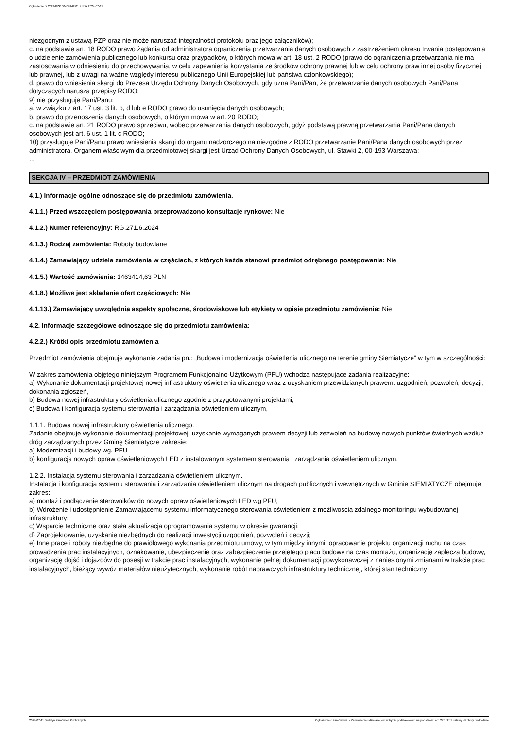Ogłoszenie nr 2024/BZP 00408142/01 z dnia 2024-07-11
niezgodnym z ustawą PZP oraz nie może naruszać integralności protokołu oraz jego załączników);
c. na podstawie art. 18 RODO prawo żądania od administratora ograniczenia przetwarzania danych osobowych z zastrzeżeniem okresu trwania postępowania o udzielenie zamówienia publicznego lub konkursu oraz przypadków, o których mowa w art. 18 ust. 2 RODO (prawo do ograniczenia przetwarzania nie ma zastosowania w odniesieniu do przechowywania, w celu zapewnienia korzystania ze środków ochrony prawnej lub w celu ochrony praw innej osoby fizycznej lub prawnej, lub z uwagi na ważne względy interesu publicznego Unii Europejskiej lub państwa członkowskiego);
d. prawo do wniesienia skargi do Prezesa Urzędu Ochrony Danych Osobowych, gdy uzna Pani/Pan, że przetwarzanie danych osobowych Pani/Pana dotyczących narusza przepisy RODO;
9) nie przysługuje Pani/Panu:
a. w związku z art. 17 ust. 3 lit. b, d lub e RODO prawo do usunięcia danych osobowych;
b. prawo do przenoszenia danych osobowych, o którym mowa w art. 20 RODO;
c. na podstawie art. 21 RODO prawo sprzeciwu, wobec przetwarzania danych osobowych, gdyż podstawą prawną przetwarzania Pani/Pana danych osobowych jest art. 6 ust. 1 lit. c RODO;
10) przysługuje Pani/Panu prawo wniesienia skargi do organu nadzorczego na niezgodne z RODO przetwarzanie Pani/Pana danych osobowych przez administratora. Organem właściwym dla przedmiotowej skargi jest Urząd Ochrony Danych Osobowych, ul. Stawki 2, 00-193 Warszawa;
...
SEKCJA IV – PRZEDMIOT ZAMÓWIENIA
4.1.) Informacje ogólne odnoszące się do przedmiotu zamówienia.
4.1.1.) Przed wszczęciem postępowania przeprowadzono konsultacje rynkowe: Nie
4.1.2.) Numer referencyjny: RG.271.6.2024
4.1.3.) Rodzaj zamówienia: Roboty budowlane
4.1.4.) Zamawiający udziela zamówienia w częściach, z których każda stanowi przedmiot odrębnego postępowania: Nie
4.1.5.) Wartość zamówienia: 1463414,63 PLN
4.1.8.) Możliwe jest składanie ofert częściowych: Nie
4.1.13.) Zamawiający uwzględnia aspekty społeczne, środowiskowe lub etykiety w opisie przedmiotu zamówienia: Nie
4.2. Informacje szczegółowe odnoszące się do przedmiotu zamówienia:
4.2.2.) Krótki opis przedmiotu zamówienia
Przedmiot zamówienia obejmuje wykonanie zadania pn.: „Budowa i modernizacja oświetlenia ulicznego na terenie gminy Siemiatycze” w tym w szczególności:
W zakres zamówienia objętego niniejszym Programem Funkcjonalno-Użytkowym (PFU) wchodzą następujące zadania realizacyjne:
a) Wykonanie dokumentacji projektowej nowej infrastruktury oświetlenia ulicznego wraz z uzyskaniem przewidzianych prawem: uzgodnień, pozwoleń, decyzji, dokonania zgłoszeń,
b) Budowa nowej infrastruktury oświetlenia ulicznego zgodnie z przygotowanymi projektami,
c) Budowa i konfiguracja systemu sterowania i zarządzania oświetleniem ulicznym,
1.1.1. Budowa nowej infrastruktury oświetlenia ulicznego.
Zadanie obejmuje wykonanie dokumentacji projektowej, uzyskanie wymaganych prawem decyzji lub zezwoleń na budowę nowych punktów świetlnych wzdłuż dróg zarządzanych przez Gminę Siemiatycze zakresie:
a) Modernizacji i budowy wg. PFU
b) konfiguracja nowych opraw oświetleniowych LED z instalowanym systemem sterowania i zarządzania oświetleniem ulicznym,
1.2.2. Instalacja systemu sterowania i zarządzania oświetleniem ulicznym.
Instalacja i konfiguracja systemu sterowania i zarządzania oświetleniem ulicznym na drogach publicznych i wewnętrznych w Gminie SIEMIATYCZE obejmuje zakres:
a) montaż i podłączenie sterowników do nowych opraw oświetleniowych LED wg PFU,
b) Wdrożenie i udostępnienie Zamawiającemu systemu informatycznego sterowania oświetleniem z możliwością zdalnego monitoringu wybudowanej infrastruktury;
c) Wsparcie techniczne oraz stała aktualizacja oprogramowania systemu w okresie gwarancji;
d) Zaprojektowanie, uzyskanie niezbędnych do realizacji inwestycji uzgodnień, pozwoleń i decyzji;
e) Inne prace i roboty niezbędne do prawidłowego wykonania przedmiotu umowy, w tym między innymi: opracowanie projektu organizacji ruchu na czas prowadzenia prac instalacyjnych, oznakowanie, ubezpieczenie oraz zabezpieczenie przejętego placu budowy na czas montażu, organizację zaplecza budowy, organizację dojść i dojazdów do posesji w trakcie prac instalacyjnych, wykonanie pełnej dokumentacji powykonawczej z naniesionymi zmianami w trakcie prac instalacyjnych, bieżący wywóz materiałów nieużytecznych, wykonanie robót naprawczych infrastruktury technicznej, której stan techniczny
2024-07-11 Biuletyn Zamówień Publicznych Ogłoszenie o zamówieniu - Zamówienie udzielane jest w trybie podstawowym na podstawie: art. 275 pkt 1 ustawy - Roboty budowlane